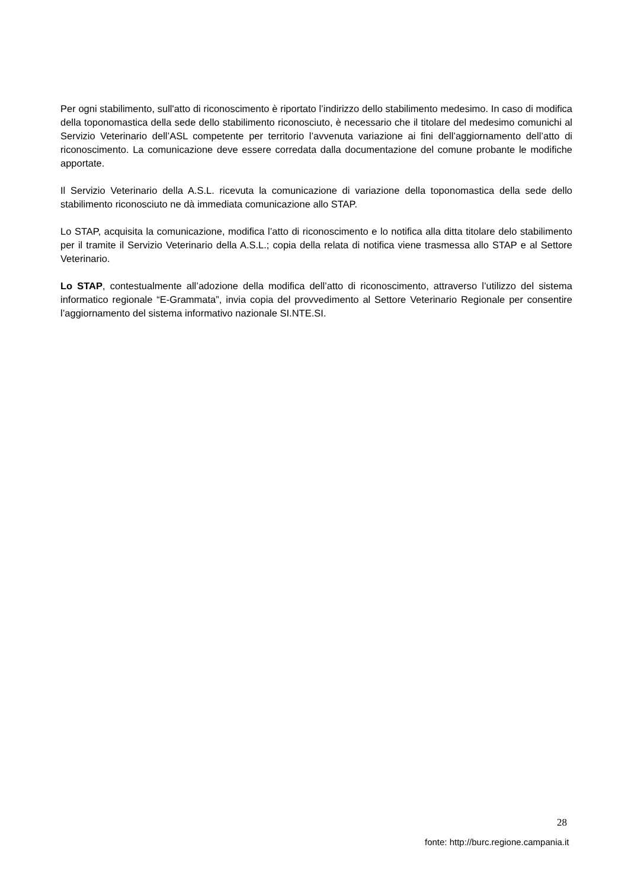Per ogni stabilimento, sull'atto di riconoscimento è riportato l’indirizzo dello stabilimento medesimo. In caso di modifica della toponomastica della sede dello stabilimento riconosciuto, è necessario che il titolare del medesimo comunichi al Servizio Veterinario dell’ASL competente per territorio l’avvenuta variazione ai fini dell’aggiornamento dell’atto di riconoscimento. La comunicazione deve essere corredata dalla documentazione del comune probante le modifiche apportate.
Il Servizio Veterinario della A.S.L. ricevuta la comunicazione di variazione della toponomastica della sede dello stabilimento riconosciuto ne dà immediata comunicazione allo STAP.
Lo STAP, acquisita la comunicazione, modifica l’atto di riconoscimento e lo notifica alla ditta titolare delo stabilimento per il tramite il Servizio Veterinario della A.S.L.; copia della relata di notifica viene trasmessa allo STAP e al Settore Veterinario.
Lo STAP, contestualmente all’adozione della modifica dell’atto di riconoscimento, attraverso l’utilizzo del sistema informatico regionale “E-Grammata”, invia copia del provvedimento al Settore Veterinario Regionale per consentire l’aggiornamento del sistema informativo nazionale SI.NTE.SI.
28
fonte: http://burc.regione.campania.it